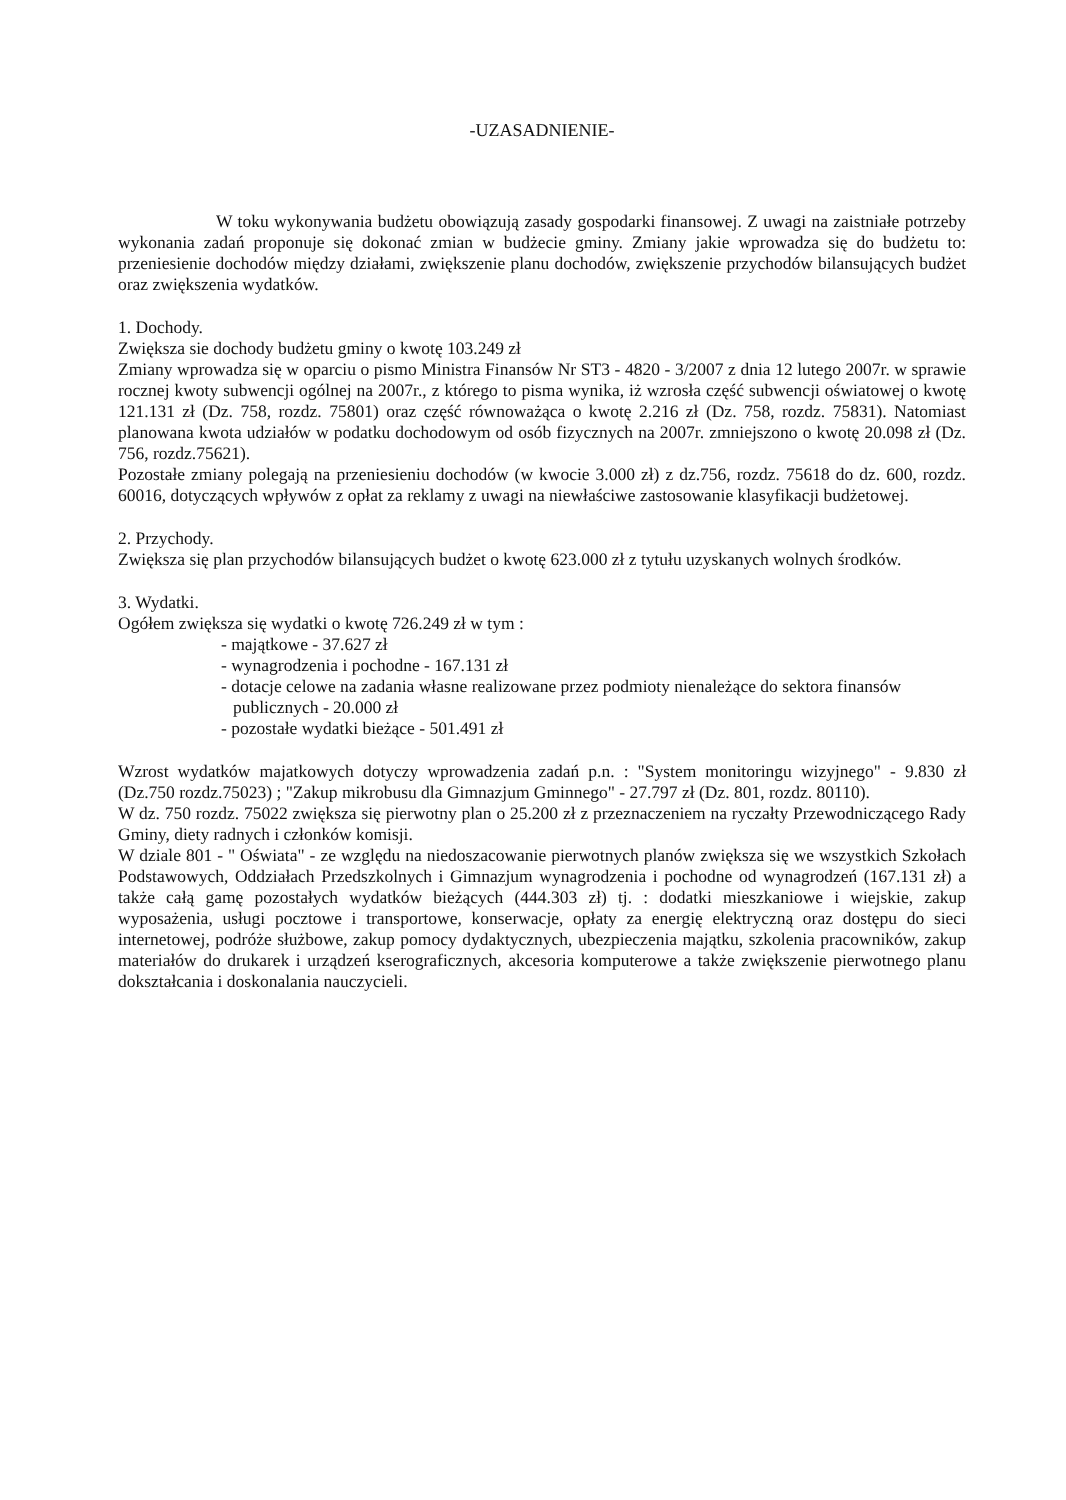-UZASADNIENIE-
W toku wykonywania budżetu obowiązują zasady gospodarki finansowej. Z uwagi na zaistniałe potrzeby wykonania zadań proponuje się dokonać zmian w budżecie gminy. Zmiany jakie wprowadza się do budżetu to: przeniesienie dochodów między działami, zwiększenie planu dochodów, zwiększenie przychodów bilansujących budżet oraz zwiększenia wydatków.
1. Dochody.
Zwiększa sie dochody budżetu gminy o kwotę 103.249 zł
Zmiany wprowadza się w oparciu o pismo Ministra Finansów Nr ST3 - 4820 - 3/2007 z dnia 12 lutego 2007r. w sprawie rocznej kwoty subwencji ogólnej na 2007r., z którego to pisma wynika, iż wzrosła część subwencji oświatowej o kwotę 121.131 zł (Dz. 758, rozdz. 75801) oraz część równoważąca o kwotę 2.216 zł (Dz. 758, rozdz. 75831). Natomiast planowana kwota udziałów w podatku dochodowym od osób fizycznych na 2007r. zmniejszono o kwotę 20.098 zł (Dz. 756, rozdz.75621).
Pozostałe zmiany polegają na przeniesieniu dochodów (w kwocie 3.000 zł) z dz.756, rozdz. 75618 do dz. 600, rozdz. 60016, dotyczących wpływów z opłat za reklamy z uwagi na niewłaściwe zastosowanie klasyfikacji budżetowej.
2. Przychody.
Zwiększa się plan przychodów bilansujących budżet o kwotę 623.000 zł z tytułu uzyskanych wolnych środków.
3. Wydatki.
Ogółem zwiększa się wydatki o kwotę 726.249 zł w tym :
- majątkowe - 37.627 zł
- wynagrodzenia i pochodne - 167.131 zł
- dotacje celowe na zadania własne realizowane przez podmioty nienależące do sektora finansów publicznych - 20.000 zł
- pozostałe wydatki bieżące - 501.491 zł
Wzrost wydatków majatkowych dotyczy wprowadzenia zadań p.n. : "System monitoringu wizyjnego" - 9.830 zł (Dz.750 rozdz.75023) ; "Zakup mikrobusu dla Gimnazjum Gminnego" - 27.797 zł (Dz. 801, rozdz. 80110).
W dz. 750 rozdz. 75022 zwiększa się pierwotny plan o 25.200 zł z przeznaczeniem na ryczałty Przewodniczącego Rady Gminy, diety radnych i członków komisji.
W dziale 801 - " Oświata" - ze względu na niedoszacowanie pierwotnych planów zwiększa się we wszystkich Szkołach Podstawowych, Oddziałach Przedszkolnych i Gimnazjum wynagrodzenia i pochodne od wynagrodzeń (167.131 zł) a także całą gamę pozostałych wydatków bieżących (444.303 zł) tj. : dodatki mieszkaniowe i wiejskie, zakup wyposażenia, usługi pocztowe i transportowe, konserwacje, opłaty za energię elektryczną oraz dostępu do sieci internetowej, podróże służbowe, zakup pomocy dydaktycznych, ubezpieczenia majątku, szkolenia pracowników, zakup materiałów do drukarek i urządzeń kserograficznych, akcesoria komputerowe a także zwiększenie pierwotnego planu dokształcania i doskonalania nauczycieli.